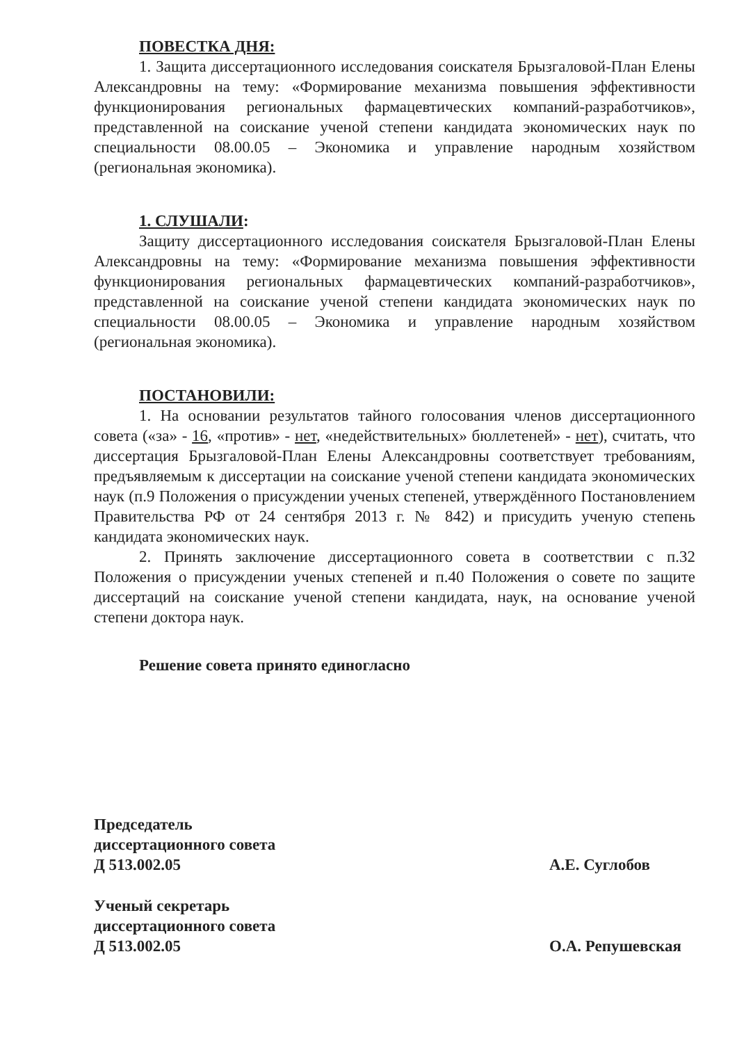ПОВЕСТКА ДНЯ:
1. Защита диссертационного исследования соискателя Брызгаловой-План Елены Александровны на тему: «Формирование механизма повышения эффективности функционирования региональных фармацевтических компаний-разработчиков», представленной на соискание ученой степени кандидата экономических наук по специальности 08.00.05 – Экономика и управление народным хозяйством (региональная экономика).
1. СЛУШАЛИ:
Защиту диссертационного исследования соискателя Брызгаловой-План Елены Александровны на тему: «Формирование механизма повышения эффективности функционирования региональных фармацевтических компаний-разработчиков», представленной на соискание ученой степени кандидата экономических наук по специальности 08.00.05 – Экономика и управление народным хозяйством (региональная экономика).
ПОСТАНОВИЛИ:
1. На основании результатов тайного голосования членов диссертационного совета («за» - 16, «против» - нет, «недействительных» бюллетеней» - нет), считать, что диссертация Брызгаловой-План Елены Александровны соответствует требованиям, предъявляемым к диссертации на соискание ученой степени кандидата экономических наук (п.9 Положения о присуждении ученых степеней, утверждённого Постановлением Правительства РФ от 24 сентября 2013 г. № 842) и присудить ученую степень кандидата экономических наук.
2. Принять заключение диссертационного совета в соответствии с п.32 Положения о присуждении ученых степеней и п.40 Положения о совете по защите диссертаций на соискание ученой степени кандидата, наук, на основание ученой степени доктора наук.
Решение совета принято единогласно
Председатель
диссертационного совета
Д 513.002.05
А.Е. Суглобов
Ученый секретарь
диссертационного совета
Д 513.002.05
О.А. Репушевская